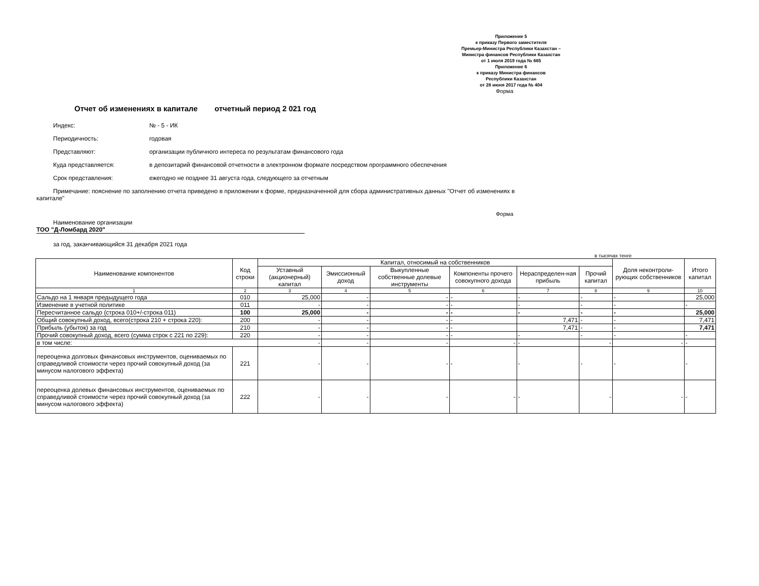Приложение 5
к приказу Первого заместителя
Премьер-Министра Республики Казахстан –
Министра финансов Республики Казахстан
от 1 июля 2019 года № 665
Приложение 6
к приказу Министра финансов
Республики Казахстан
от 28 июня 2017 года № 404
Форма
Отчет об изменениях в капитале отчетный период 2 021 год
Индекс: № - 5 - ИК
Периодичность: годовая
Представляют: организации публичного интереса по результатам финансового года
Куда представляется: в депозитарий финансовой отчетности в электронном формате посредством программного обеспечения
Срок представления: ежегодно не позднее 31 августа года, следующего за отчетным
Примечание: пояснение по заполнению отчета приведено в приложении к форме, предназначенной для сбора административных данных "Отчет об изменениях в капитале"
Форма
Наименование организации
ТОО "Д-Ломбард 2020"
за год, заканчивающийся 31 декабря 2021 года
в тысячах тенге
| Наименование компонентов | Код строки | Капитал, относимый на собственников | | | | | | Доля неконтроли-рующих собственников | Итого капитал |
| --- | --- | --- | --- | --- | --- | --- | --- | --- | --- |
| | | Уставный (акционерный) капитал | Эмиссионный доход | Выкупленные собственные долевые инструменты | Компоненты прочего совокупного дохода | Нераспределен-ная прибыль | Прочий капитал | | |
| 1 | 2 | 3 | 4 | 5 | 6 | 7 | 8 | 9 | 10 |
| Сальдо на 1 января предыдущего года | 010 | 25,000 | - | - | - | - | - | - | 25,000 |
| Изменение в учетной политике | 011 | - | - | - | - | - | - | - | - |
| Пересчитанное сальдо (строка 010+/-строка 011) | 100 | 25,000 | - | - | - | - | - | - | 25,000 |
| Общий совокупный доход, всего(строка 210 + строка 220): | 200 | - | - | - | - | 7,471 | - | - | 7,471 |
| Прибыль (убыток) за год | 210 | - | - | - | - | 7,471 | - | - | 7,471 |
| Прочий совокупный доход, всего (сумма строк с 221 по 229): | 220 | - | - | - | - | - | - | - | - |
| в том числе: | | - | - | - | - | - | - | - | - |
| переоценка долговых финансовых инструментов, оцениваемых по справедливой стоимости через прочий совокупный доход (за минусом налогового эффекта) | 221 | - | - | - | - | - | - | - | - |
| переоценка долевых финансовых инструментов, оцениваемых по справедливой стоимости через прочий совокупный доход (за минусом налогового эффекта) | 222 | - | - | - | - | - | - | - | - |